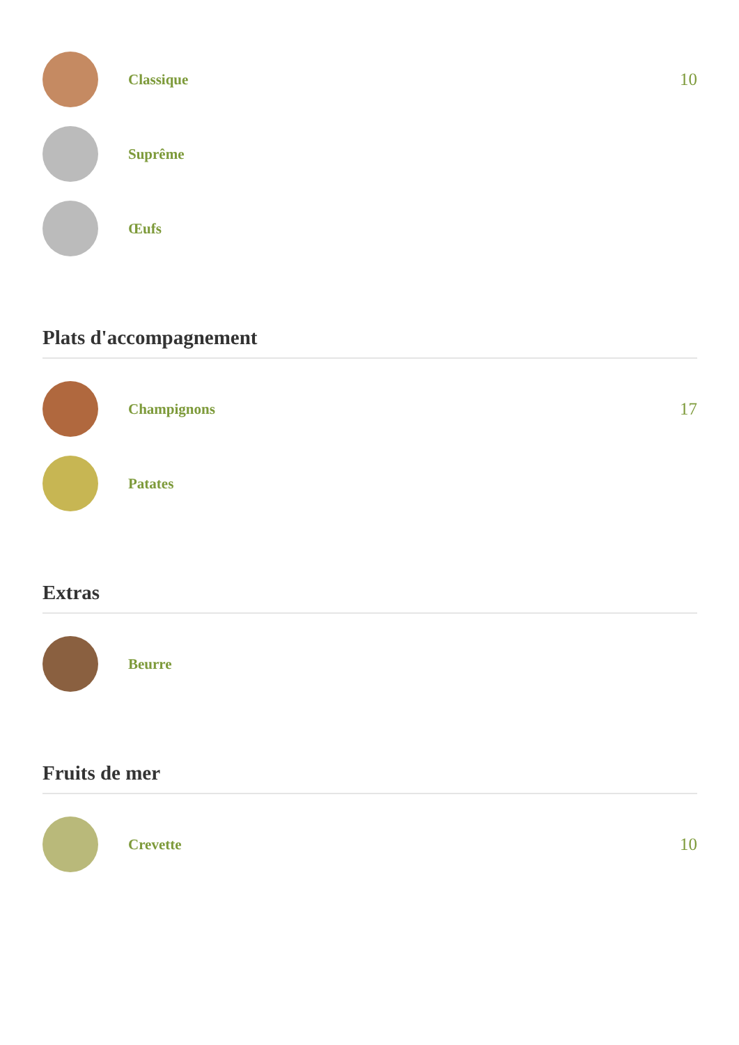Classique
10
Suprême
Œufs
Plats d'accompagnement
Champignons
17
Patates
Extras
Beurre
Fruits de mer
Crevette
10